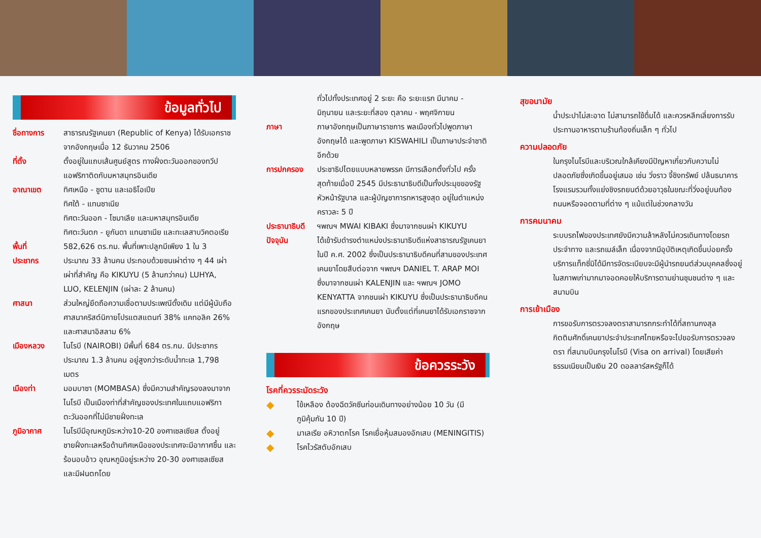ข้อมูลทั่วไป
ชื่อทางการ สาธารณรัฐเคนยา (Republic of Kenya) ได้รับเอกราชจากอังกฤษเมื่อ 12 ธันวาคม 2506
ที่ตั้ง ตั้งอยู่ในแถบเส้นศูนย์สูตร ทางฝั่งตะวันออกของทวีปแอฟริกาติดกับมหาสมุทรอินเดีย
อาณาเขต ทิศเหนือ - ซูดาน และเอธิโอเปีย
ทิศใต้ - แทนซาเนีย
ทิศตะวันออก - โซมาเลีย และมหาสมุทรอินเดีย
ทิศตะวันตก - ยูกันดา แทนซาเนีย และทะเลสาบวิคตอเรีย
พื้นที่ 582,626 ตร.กม. พื้นที่เพาะปลูกมีเพียง 1 ใน 3
ประชากร ประมาณ 33 ล้านคน ประกอบด้วยชนเผ่าต่าง ๆ 44 เผ่า เผ่าที่สำคัญ คือ KIKUYU (5 ล้านกว่าคน) LUHYA, LUO, KELENJIN (เผ่าละ 2 ล้านคน)
ศาสนา ส่วนใหญ่ยึดถือความเชื่อตามประเพณีดั้งเดิม แต่มีผู้นับถือศาสนาคริสต์นิกายโปรแตสแตนท์ 38% แคทอลิค 26% และศาสนาอิสลาม 6%
เมืองหลวง ไนโรบี (NAIROBI) มีพื้นที่ 684 ตร.กม. มีประชากรประมาณ 1.3 ล้านคน อยู่สูงกว่าระดับน้ำทะเล 1,798 เมตร
เมืองท่า มอมบาซา (MOMBASA) ซึ่งมีความสำคัญรองลงมาจากไนโรบี เป็นเมืองท่าที่สำคัญของประเทศในแถบแอฟริกา ตะวันออกที่ไม่มีชายฝั่งทะเล
ภูมิอากาศ ไนโรบีมีอุณหภูมิระหว่าง10-20 องศาเซลเซียส ตั้งอยู่ชายฝั่งทะเลหรือด้านทิศเหนือของประเทศจะมีอากาศชื้น และร้อนอบอ้าว อุณหภูมิอยู่ระหว่าง 20-30 องศาเซลเซียส และมีฝนตกโดย
ทั่วไปทั้งประเทศอยู่ 2 ระยะ คือ ระยะแรก มีนาคม - มิถุนายน และระยะที่สอง ตุลาคม - พฤศจิกายน
ภาษา ภาษาอังกฤษเป็นภาษาราชการ พลเมืองทั่วไปพูดภาษาอังกฤษได้ และพูดภาษา KISWAHILI เป็นภาษาประจำชาติอีกด้วย
การปกครอง ประชาธิปไตยแบบหลายพรรค มีการเลือกตั้งทั่วไป ครั้งสุดท้ายเมื่อปี 2545 มีประธานาธิบดีเป็นทั้งประมุขของรัฐ หัวหน้ารัฐบาล และผู้บัญชาการทหารสูงสุด อยู่ในตำแหน่งคราวละ 5 ปี
ประธานาธิบดี
ฯพณฯ MWAI KIBAKI ซึ่งมาจากชนเผ่า KIKUYU
ปัจจุบัน ได้เข้ารับดำรงตำแหน่งประธานาธิบดีแห่งสาธารณรัฐเคนยาในปี ค.ศ. 2002 ซึ่งเป็นประธานาธิบดีคนที่สามของประเทศเคนยาโดยสืบต่อจาก ฯพณฯ DANIEL T. ARAP MOI ซึ่งมาจากชนเผ่า KALENJIN และ ฯพณฯ JOMO KENYATTA จากชนเผ่า KIKUYU ซึ่งเป็นประธานาธิบดีคนแรกของประเทศเคนยา นับตั้งแต่ที่เคนยาได้รับเอกราชจากอังกฤษ
ข้อควรระวัง
โรคที่ควรระมัดระวัง
◆
ไข้เหลือง ต้องฉีดวัคซีนก่อนเดินทางอย่างน้อย 10 วัน (มีภูมิคุ้มกัน 10 ปี)
◆
มาเลเรีย อหิวาตกโรค โรคเยื่อหุ้มสมองอักเสบ (MENINGITIS)
◆
โรคไวรัสตับอักเสบ
สุขอนามัย
น้ำประปาไม่สะอาด ไม่สามารถใช้ดื่มได้ และควรหลีกเลี่ยงการรับประทานอาหารตามร้านท้องถิ่นเล็ก ๆ ทั่วไป
ความปลอดภัย
ในกรุงไนโรบีและบริเวณใกล้เคียงมีปัญหาเกี่ยวกับความไม่ปลอดภัยซึ่งเกิดขึ้นอยู่เสมอ เช่น วิ่งราว จี้ชิงทรัพย์ ปล้นธนาคาร โรงแรมรวมทั้งแย่งชิงรถยนต์ด้วยอาวุธในขณะที่วิ่งอยู่บนท้องถนนหรือจอดตามที่ต่าง ๆ แม้แต่ในช่วงกลางวัน
การคมนาคม
ระบบรถไฟของประเทศยังมีความล้าหลังไม่ควรเดินทางโดยรถประจำทาง และรถเมล์เล็ก เนื่องจากมีอุบัติเหตุเกิดขึ้นบ่อยครั้ง บริการแท็กซี่มิได้มีการจัดระเบียบจะมีผู้นำรถยนต์ส่วนบุคคลซึ่งอยู่ในสภาพเก่ามากมาจอดคอยให้บริการตามย่านชุมชนต่าง ๆ และสนามบิน
การเข้าเมือง
การขอรับการตรวจลงตราสามารถกระทำได้ที่สถานกงสุลกิตติมศักดิ์เคนยาประจำประเทศไทยหรือจะไปขอรับการตรวจลงตรา ที่สนามบินกรุงไนโรบี (Visa on arrival) โดยเสียค่าธรรมเนียมเป็นเงิน 20 ดอลลาร์สหรัฐก็ได้